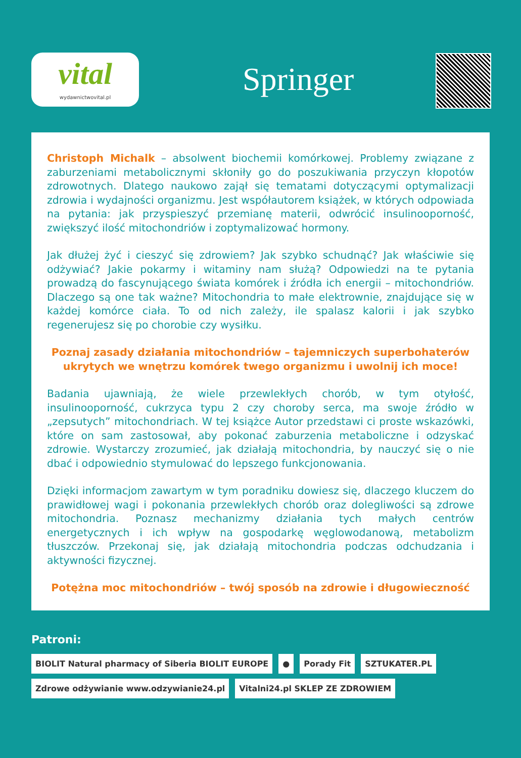vital
wydawnictwovital.pl
Springer
Christoph Michalk – absolwent biochemii komórkowej. Problemy związane z zaburzeniami metabolicznymi skłoniły go do poszukiwania przyczyn kłopotów zdrowotnych. Dlatego naukowo zajął się tematami dotyczącymi optymalizacji zdrowia i wydajności organizmu. Jest współautorem książek, w których odpowiada na pytania: jak przyspieszyć przemianę materii, odwrócić insulinooporność, zwiększyć ilość mitochondriów i zoptymalizować hormony.
Jak dłużej żyć i cieszyć się zdrowiem? Jak szybko schudnąć? Jak właściwie się odżywiać? Jakie pokarmy i witaminy nam służą? Odpowiedzi na te pytania prowadzą do fascynującego świata komórek i źródła ich energii – mitochondriów. Dlaczego są one tak ważne? Mitochondria to małe elektrownie, znajdujące się w każdej komórce ciała. To od nich zależy, ile spalasz kalorii i jak szybko regenerujesz się po chorobie czy wysiłku.
Poznaj zasady działania mitochondriów – tajemniczych superbohaterów ukrytych we wnętrzu komórek twego organizmu i uwolnij ich moce!
Badania ujawniają, że wiele przewlekłych chorób, w tym otyłość, insulinooporność, cukrzyca typu 2 czy choroby serca, ma swoje źródło w „zepsutych” mitochondriach. W tej książce Autor przedstawi ci proste wskazówki, które on sam zastosował, aby pokonać zaburzenia metaboliczne i odzyskać zdrowie. Wystarczy zrozumieć, jak działają mitochondria, by nauczyć się o nie dbać i odpowiednio stymulować do lepszego funkcjonowania.
Dzięki informacjom zawartym w tym poradniku dowiesz się, dlaczego kluczem do prawidłowej wagi i pokonania przewlekłych chorób oraz dolegliwości są zdrowe mitochondria. Poznasz mechanizmy działania tych małych centrów energetycznych i ich wpływ na gospodarkę węglowodanową, metabolizm tłuszczów. Przekonaj się, jak działają mitochondria podczas odchudzania i aktywności fizycznej.
Potężna moc mitochondriów – twój sposób na zdrowie i długowieczność
Patroni:
BIOLIT Natural pharmacy of Siberia BIOLIT EUROPE ● Porady Fit SZTUKATER.PL
Zdrowe odżywianie www.odzywianie24.pl Vitalni24.pl SKLEP ZE ZDROWIEM